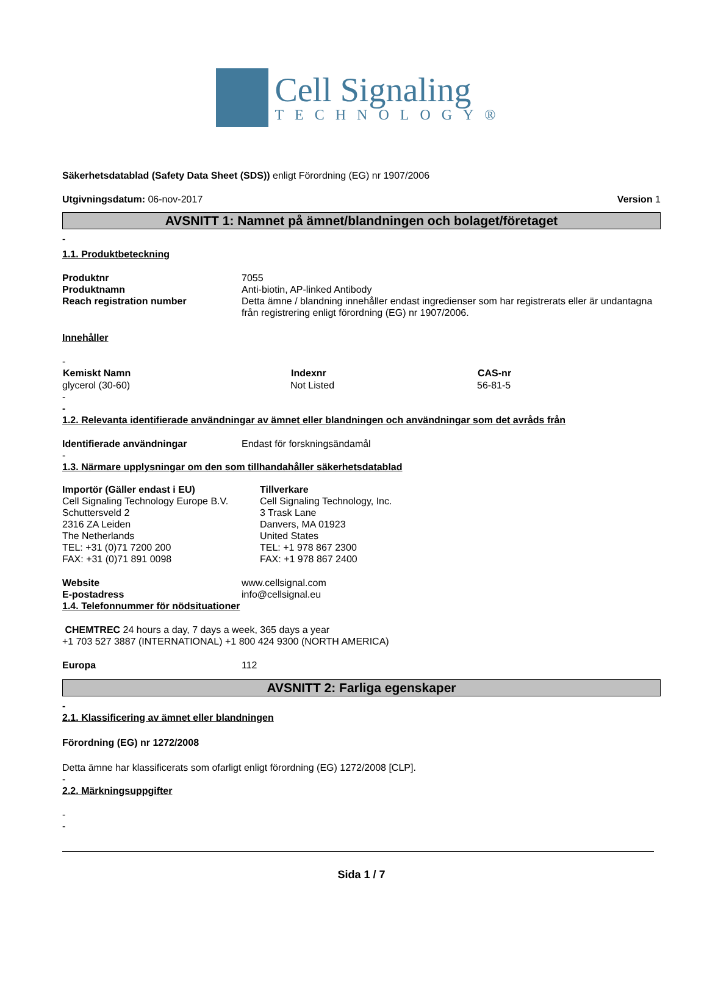Cell Signaling
TECHNOLOGY®
Säkerhetsdatablad (Safety Data Sheet (SDS)) enligt Förordning (EG) nr 1907/2006
Utgivningsdatum: 06-nov-2017 Version 1
AVSNITT 1: Namnet på ämnet/blandningen och bolaget/företaget
-
1.1. Produktbeteckning
| Produktnr | 7055 |
| Produktnamn | Anti-biotin, AP-linked Antibody |
| Reach registration number | Detta ämne / blandning innehåller endast ingredienser som har registrerats eller är undantagna från registrering enligt förordning (EG) nr 1907/2006. |
Innehåller
-
| Kemiskt Namn | Indexnr | CAS-nr |
| --- | --- | --- |
| glycerol (30-60) | Not Listed | 56-81-5 |
-
-
1.2. Relevanta identifierade användningar av ämnet eller blandningen och användningar som det avråds från
| Identifierade användningar | Endast för forskningsändamål |
-
1.3. Närmare upplysningar om den som tillhandahåller säkerhetsdatablad
| Importör (Gäller endast i EU) Cell Signaling Technology Europe B.V. Schuttersveld 2 2316 ZA Leiden The Netherlands TEL: +31 (0)71 7200 200 FAX: +31 (0)71 891 0098 | Tillverkare Cell Signaling Technology, Inc. 3 Trask Lane Danvers, MA 01923 United States TEL: +1 978 867 2300 FAX: +1 978 867 2400 |
| Website | www.cellsignal.com |
| E-postadress | info@cellsignal.eu |
1.4. Telefonnummer för nödsituationer
CHEMTREC 24 hours a day, 7 days a week, 365 days a year
+1 703 527 3887 (INTERNATIONAL) +1 800 424 9300 (NORTH AMERICA)
| Europa | 112 |
AVSNITT 2: Farliga egenskaper
-
2.1. Klassificering av ämnet eller blandningen
Förordning (EG) nr 1272/2008
Detta ämne har klassificerats som ofarligt enligt förordning (EG) 1272/2008 [CLP].
-
2.2. Märkningsuppgifter
-
-
Sida 1 / 7